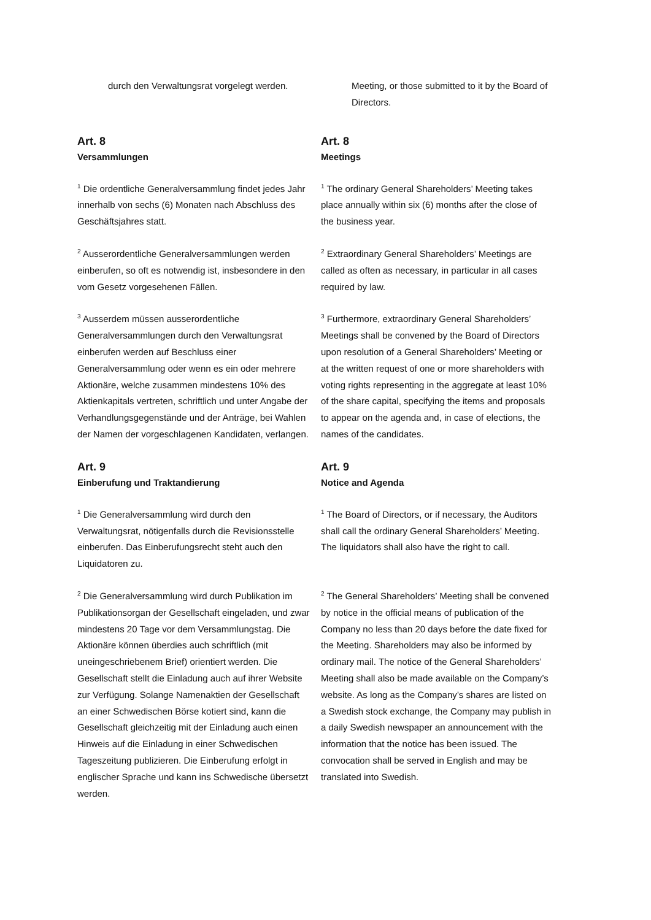durch den Verwaltungsrat vorgelegt werden. Meeting, or those submitted to it by the Board of Directors.
Art. 8
Versammlungen
Art. 8
Meetings
<sup>1</sup> Die ordentliche Generalversammlung findet jedes Jahr innerhalb von sechs (6) Monaten nach Abschluss des Geschäftsjahres statt.
<sup>1</sup> The ordinary General Shareholders’ Meeting takes place annually within six (6) months after the close of the business year.
<sup>2</sup> Ausserordentliche Generalversammlungen werden einberufen, so oft es notwendig ist, insbesondere in den vom Gesetz vorgesehenen Fällen.
<sup>2</sup> Extraordinary General Shareholders’ Meetings are called as often as necessary, in particular in all cases required by law.
<sup>3</sup> Ausserdem müssen ausserordentliche Generalversammlungen durch den Verwaltungsrat einberufen werden auf Beschluss einer Generalversammlung oder wenn es ein oder mehrere Aktionäre, welche zusammen mindestens 10% des Aktienkapitals vertreten, schriftlich und unter Angabe der Verhandlungsgegenstände und der Anträge, bei Wahlen der Namen der vorgeschlagenen Kandidaten, verlangen.
<sup>3</sup> Furthermore, extraordinary General Shareholders’ Meetings shall be convened by the Board of Directors upon resolution of a General Shareholders’ Meeting or at the written request of one or more shareholders with voting rights representing in the aggregate at least 10% of the share capital, specifying the items and proposals to appear on the agenda and, in case of elections, the names of the candidates.
Art. 9
Einberufung und Traktandierung
Art. 9
Notice and Agenda
<sup>1</sup> Die Generalversammlung wird durch den Verwaltungsrat, nötigenfalls durch die Revisionsstelle einberufen. Das Einberufungsrecht steht auch den Liquidatoren zu.
<sup>1</sup> The Board of Directors, or if necessary, the Auditors shall call the ordinary General Shareholders’ Meeting. The liquidators shall also have the right to call.
<sup>2</sup> Die Generalversammlung wird durch Publikation im Publikationsorgan der Gesellschaft eingeladen, und zwar mindestens 20 Tage vor dem Versammlungstag. Die Aktionäre können überdies auch schriftlich (mit uneingeschriebenem Brief) orientiert werden. Die Gesellschaft stellt die Einladung auch auf ihrer Website zur Verfügung. Solange Namenaktien der Gesellschaft an einer Schwedischen Börse kotiert sind, kann die Gesellschaft gleichzeitig mit der Einladung auch einen Hinweis auf die Einladung in einer Schwedischen Tageszeitung publizieren. Die Einberufung erfolgt in englischer Sprache und kann ins Schwedische übersetzt werden.
<sup>2</sup> The General Shareholders’ Meeting shall be convened by notice in the official means of publication of the Company no less than 20 days before the date fixed for the Meeting. Shareholders may also be informed by ordinary mail. The notice of the General Shareholders’ Meeting shall also be made available on the Company’s website. As long as the Company’s shares are listed on a Swedish stock exchange, the Company may publish in a daily Swedish newspaper an announcement with the information that the notice has been issued. The convocation shall be served in English and may be translated into Swedish.